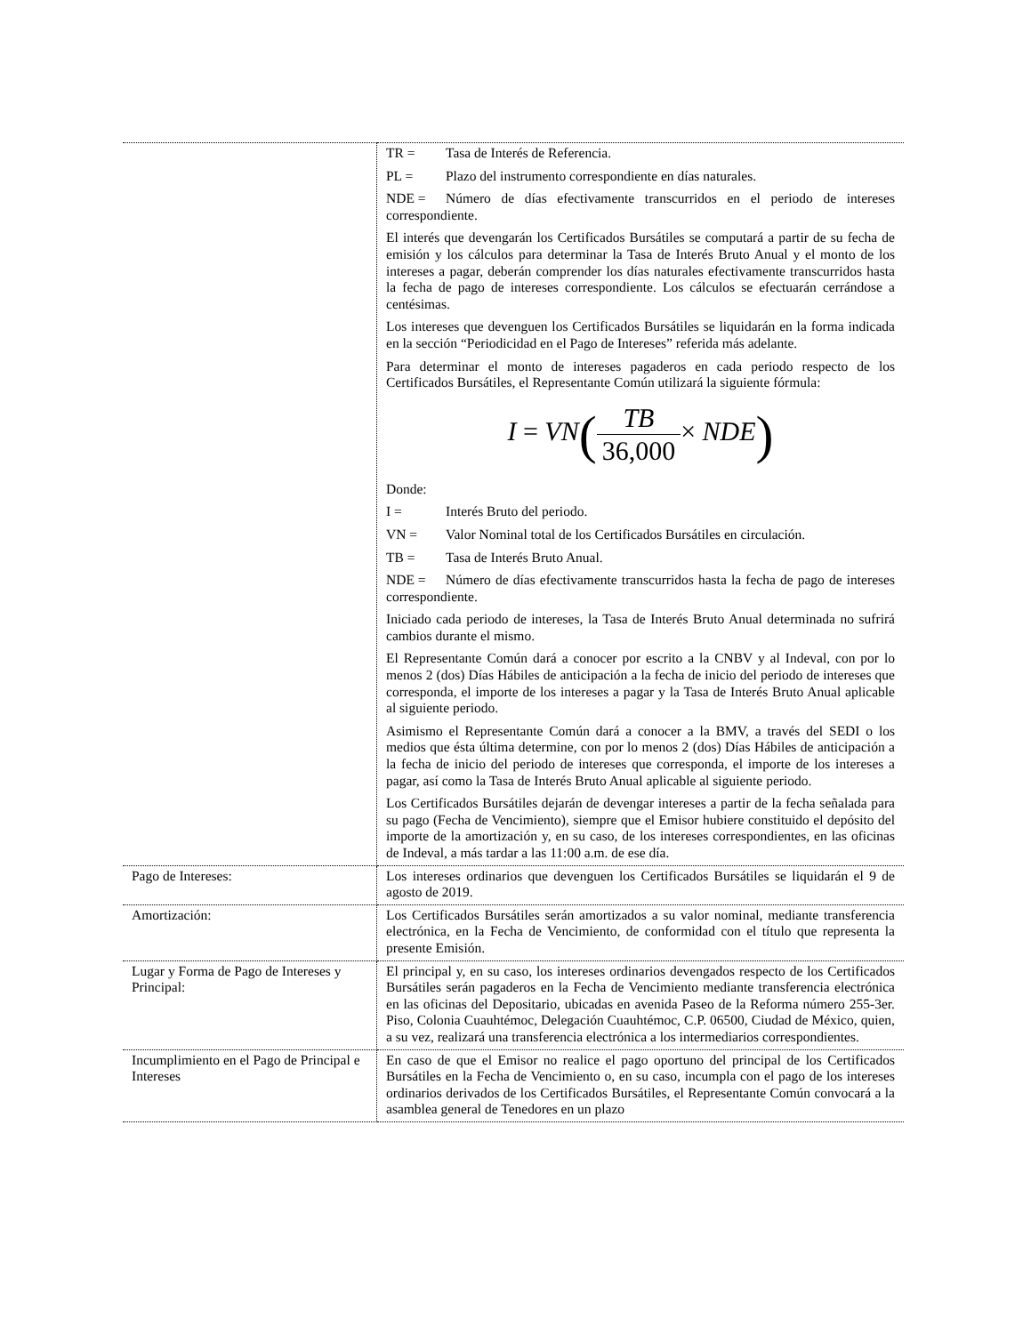| | TR = Tasa de Interés de Referencia. PL = Plazo del instrumento correspondiente en días naturales. NDE = Número de días efectivamente transcurridos en el periodo de intereses correspondiente. El interés que devengarán los Certificados Bursátiles se computará a partir de su fecha de emisión y los cálculos para determinar la Tasa de Interés Bruto Anual y el monto de los intereses a pagar, deberán comprender los días naturales efectivamente transcurridos hasta la fecha de pago de intereses correspondiente. Los cálculos se efectuarán cerrándose a centésimas. Los intereses que devenguen los Certificados Bursátiles se liquidarán en la forma indicada en la sección “Periodicidad en el Pago de Intereses” referida más adelante. Para determinar el monto de intereses pagaderos en cada periodo respecto de los Certificados Bursátiles, el Representante Común utilizará la siguiente fórmula: I = VN ( TB 36,000 × NDE ) Donde: I = Interés Bruto del periodo. VN = Valor Nominal total de los Certificados Bursátiles en circulación. TB = Tasa de Interés Bruto Anual. NDE = Número de días efectivamente transcurridos hasta la fecha de pago de intereses correspondiente. Iniciado cada periodo de intereses, la Tasa de Interés Bruto Anual determinada no sufrirá cambios durante el mismo. El Representante Común dará a conocer por escrito a la CNBV y al Indeval, con por lo menos 2 (dos) Días Hábiles de anticipación a la fecha de inicio del periodo de intereses que corresponda, el importe de los intereses a pagar y la Tasa de Interés Bruto Anual aplicable al siguiente periodo. Asimismo el Representante Común dará a conocer a la BMV, a través del SEDI o los medios que ésta última determine, con por lo menos 2 (dos) Días Hábiles de anticipación a la fecha de inicio del periodo de intereses que corresponda, el importe de los intereses a pagar, así como la Tasa de Interés Bruto Anual aplicable al siguiente periodo. Los Certificados Bursátiles dejarán de devengar intereses a partir de la fecha señalada para su pago (Fecha de Vencimiento), siempre que el Emisor hubiere constituido el depósito del importe de la amortización y, en su caso, de los intereses correspondientes, en las oficinas de Indeval, a más tardar a las 11:00 a.m. de ese día. |
| Pago de Intereses: | Los intereses ordinarios que devenguen los Certificados Bursátiles se liquidarán el 9 de agosto de 2019. |
| Amortización: | Los Certificados Bursátiles serán amortizados a su valor nominal, mediante transferencia electrónica, en la Fecha de Vencimiento, de conformidad con el título que representa la presente Emisión. |
| Lugar y Forma de Pago de Intereses y Principal: | El principal y, en su caso, los intereses ordinarios devengados respecto de los Certificados Bursátiles serán pagaderos en la Fecha de Vencimiento mediante transferencia electrónica en las oficinas del Depositario, ubicadas en avenida Paseo de la Reforma número 255-3er. Piso, Colonia Cuauhtémoc, Delegación Cuauhtémoc, C.P. 06500, Ciudad de México, quien, a su vez, realizará una transferencia electrónica a los intermediarios correspondientes. |
| Incumplimiento en el Pago de Principal e Intereses | En caso de que el Emisor no realice el pago oportuno del principal de los Certificados Bursátiles en la Fecha de Vencimiento o, en su caso, incumpla con el pago de los intereses ordinarios derivados de los Certificados Bursátiles, el Representante Común convocará a la asamblea general de Tenedores en un plazo |